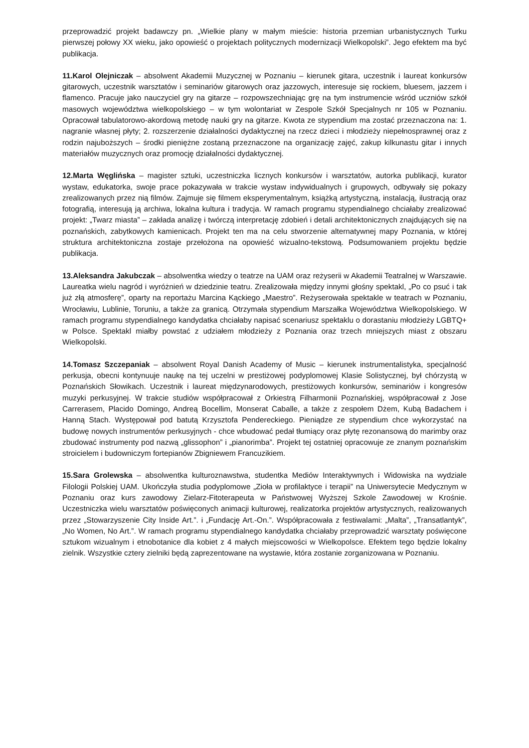przeprowadzić projekt badawczy pn. „Wielkie plany w małym mieście: historia przemian urbanistycznych Turku pierwszej połowy XX wieku, jako opowieść o projektach politycznych modernizacji Wielkopolski”. Jego efektem ma być publikacja.
11.Karol Olejniczak – absolwent Akademii Muzycznej w Poznaniu – kierunek gitara, uczestnik i laureat konkursów gitarowych, uczestnik warsztatów i seminariów gitarowych oraz jazzowych, interesuje się rockiem, bluesem, jazzem i flamenco. Pracuje jako nauczyciel gry na gitarze – rozpowszechniając grę na tym instrumencie wśród uczniów szkół masowych województwa wielkopolskiego – w tym wolontariat w Zespole Szkół Specjalnych nr 105 w Poznaniu. Opracował tabulatorowo-akordową metodę nauki gry na gitarze. Kwota ze stypendium ma zostać przeznaczona na: 1. nagranie własnej płyty; 2. rozszerzenie działalności dydaktycznej na rzecz dzieci i młodzieży niepełnosprawnej oraz z rodzin najuboższych – środki pieniężne zostaną przeznaczone na organizację zajęć, zakup kilkunastu gitar i innych materiałów muzycznych oraz promocję działalności dydaktycznej.
12.Marta Węglińska – magister sztuki, uczestniczka licznych konkursów i warsztatów, autorka publikacji, kurator wystaw, edukatorka, swoje prace pokazywała w trakcie wystaw indywidualnych i grupowych, odbywały się pokazy zrealizowanych przez nią filmów. Zajmuje się filmem eksperymentalnym, książką artystyczną, instalacją, ilustracją oraz fotografią, interesują ją archiwa, lokalna kultura i tradycja. W ramach programu stypendialnego chciałaby zrealizować projekt: „Twarz miasta” – zakłada analizę i twórczą interpretację zdobień i detali architektonicznych znajdujących się na poznańskich, zabytkowych kamienicach. Projekt ten ma na celu stworzenie alternatywnej mapy Poznania, w której struktura architektoniczna zostaje przełożona na opowieść wizualno-tekstową. Podsumowaniem projektu będzie publikacja.
13.Aleksandra Jakubczak – absolwentka wiedzy o teatrze na UAM oraz reżyserii w Akademii Teatralnej w Warszawie. Laureatka wielu nagród i wyróżnień w dziedzinie teatru. Zrealizowała między innymi głośny spektakl, „Po co psuć i tak już złą atmosferę”, oparty na reportażu Marcina Kąckiego „Maestro”. Reżyserowała spektakle w teatrach w Poznaniu, Wrocławiu, Lublinie, Toruniu, a także za granicą. Otrzymała stypendium Marszałka Województwa Wielkopolskiego. W ramach programu stypendialnego kandydatka chciałaby napisać scenariusz spektaklu o dorastaniu młodzieży LGBTQ+ w Polsce. Spektakl miałby powstać z udziałem młodzieży z Poznania oraz trzech mniejszych miast z obszaru Wielkopolski.
14.Tomasz Szczepaniak – absolwent Royal Danish Academy of Music – kierunek instrumentalistyka, specjalność perkusja, obecni kontynuuje naukę na tej uczelni w prestiżowej podyplomowej Klasie Solistycznej, był chórzystą w Poznańskich Słowikach. Uczestnik i laureat międzynarodowych, prestiżowych konkursów, seminariów i kongresów muzyki perkusyjnej. W trakcie studiów współpracował z Orkiestrą Filharmonii Poznańskiej, współpracował z Jose Carrerasem, Placido Domingo, Andreą Bocellim, Monserat Caballe, a także z zespołem Dżem, Kubą Badachem i Hanną Stach. Występował pod batutą Krzysztofa Pendereckiego. Pieniądze ze stypendium chce wykorzystać na budowę nowych instrumentów perkusyjnych - chce wbudować pedał tłumiący oraz płytę rezonansową do marimby oraz zbudować instrumenty pod nazwą „glissophon” i „pianorimba”. Projekt tej ostatniej opracowuje ze znanym poznańskim stroicielem i budowniczym fortepianów Zbigniewem Francuzikiem.
15.Sara Grolewska – absolwentka kulturoznawstwa, studentka Mediów Interaktywnych i Widowiska na wydziale Filologii Polskiej UAM. Ukończyła studia podyplomowe „Zioła w profilaktyce i terapii” na Uniwersytecie Medycznym w Poznaniu oraz kurs zawodowy Zielarz-Fitoterapeuta w Państwowej Wyższej Szkole Zawodowej w Krośnie. Uczestniczka wielu warsztatów poświęconych animacji kulturowej, realizatorka projektów artystycznych, realizowanych przez „Stowarzyszenie City Inside Art.”. i „Fundację Art.-On.”. Współpracowała z festiwalami: „Malta”, „Transatlantyk”, „No Women, No Art.”. W ramach programu stypendialnego kandydatka chciałaby przeprowadzić warsztaty poświęcone sztukom wizualnym i etnobotanice dla kobiet z 4 małych miejscowości w Wielkopolsce. Efektem tego będzie lokalny zielnik. Wszystkie cztery zielniki będą zaprezentowane na wystawie, która zostanie zorganizowana w Poznaniu.